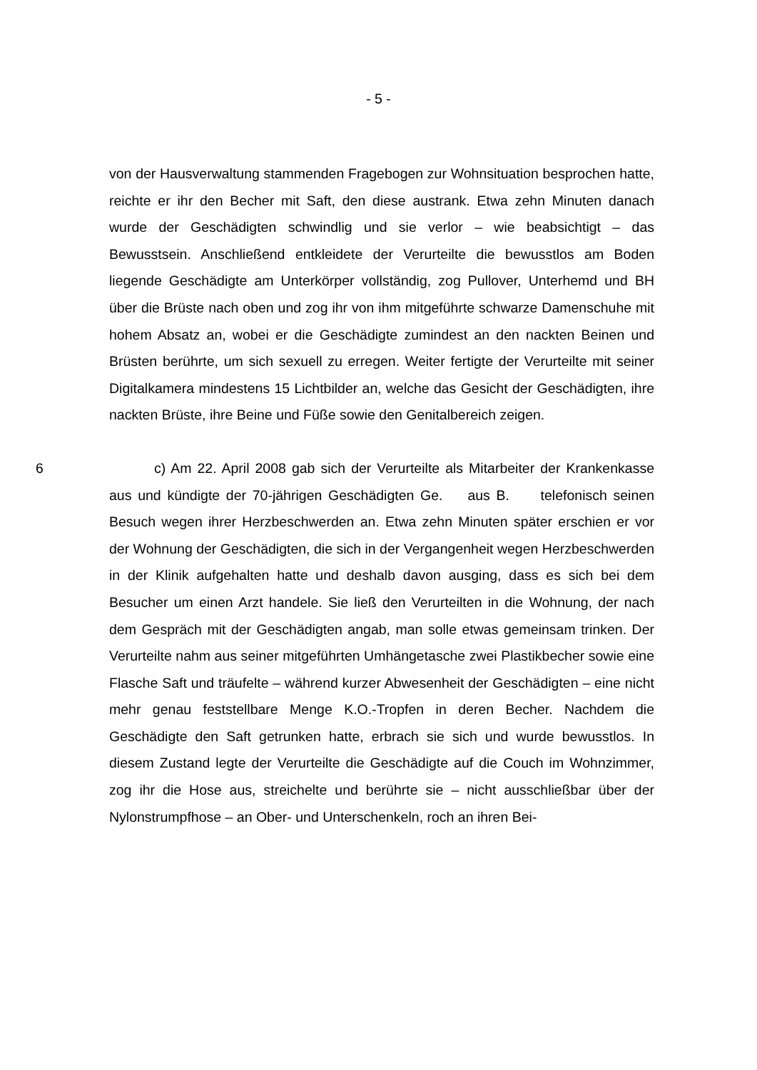- 5 -
von der Hausverwaltung stammenden Fragebogen zur Wohnsituation besprochen hatte, reichte er ihr den Becher mit Saft, den diese austrank. Etwa zehn Minuten danach wurde der Geschädigten schwindlig und sie verlor – wie beabsichtigt – das Bewusstsein. Anschließend entkleidete der Verurteilte die bewusstlos am Boden liegende Geschädigte am Unterkörper vollständig, zog Pullover, Unterhemd und BH über die Brüste nach oben und zog ihr von ihm mitgeführte schwarze Damenschuhe mit hohem Absatz an, wobei er die Geschädigte zumindest an den nackten Beinen und Brüsten berührte, um sich sexuell zu erregen. Weiter fertigte der Verurteilte mit seiner Digitalkamera mindestens 15 Lichtbilder an, welche das Gesicht der Geschädigten, ihre nackten Brüste, ihre Beine und Füße sowie den Genitalbereich zeigen.
6 c) Am 22. April 2008 gab sich der Verurteilte als Mitarbeiter der Krankenkasse aus und kündigte der 70-jährigen Geschädigten Ge. aus B. telefonisch seinen Besuch wegen ihrer Herzbeschwerden an. Etwa zehn Minuten später erschien er vor der Wohnung der Geschädigten, die sich in der Vergangenheit wegen Herzbeschwerden in der Klinik aufgehalten hatte und deshalb davon ausging, dass es sich bei dem Besucher um einen Arzt handele. Sie ließ den Verurteilten in die Wohnung, der nach dem Gespräch mit der Geschädigten angab, man solle etwas gemeinsam trinken. Der Verurteilte nahm aus seiner mitgeführten Umhängetasche zwei Plastikbecher sowie eine Flasche Saft und träufelte – während kurzer Abwesenheit der Geschädigten – eine nicht mehr genau feststellbare Menge K.O.-Tropfen in deren Becher. Nachdem die Geschädigte den Saft getrunken hatte, erbrach sie sich und wurde bewusstlos. In diesem Zustand legte der Verurteilte die Geschädigte auf die Couch im Wohnzimmer, zog ihr die Hose aus, streichelte und berührte sie – nicht ausschließbar über der Nylonstrumpfhose – an Ober- und Unterschenkeln, roch an ihren Bei-